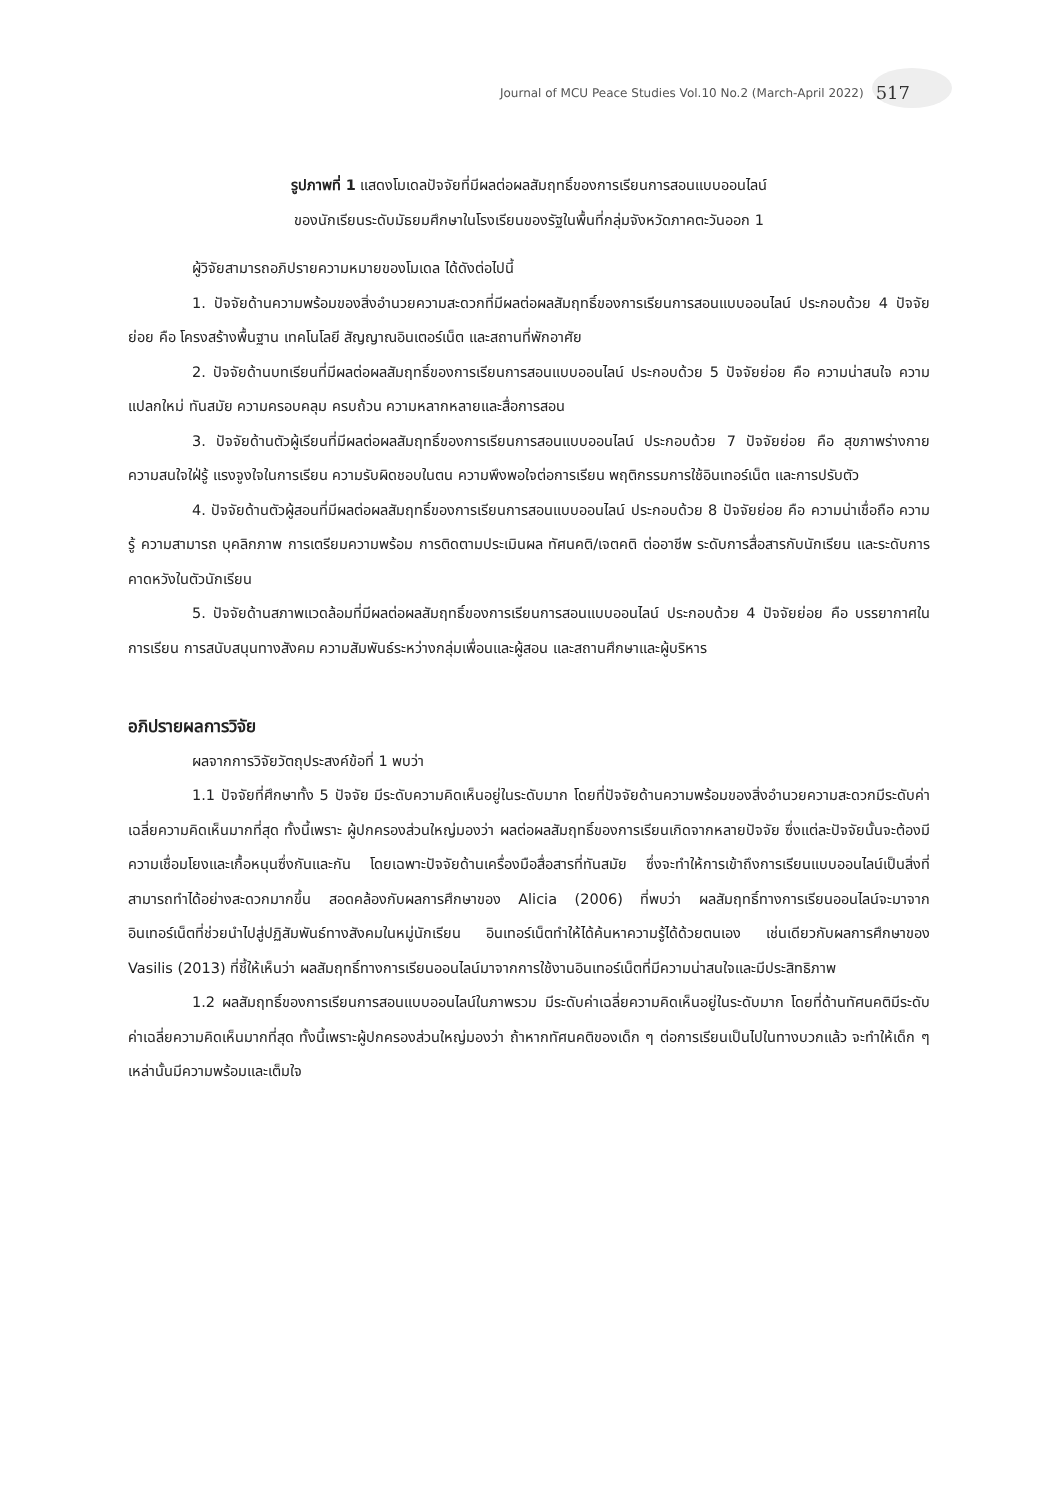Journal of MCU Peace Studies Vol.10 No.2 (March-April 2022) 517
รูปภาพที่ 1 แสดงโมเดลปัจจัยที่มีผลต่อผลสัมฤทธิ์ของการเรียนการสอนแบบออนไลน์
ของนักเรียนระดับมัธยมศึกษาในโรงเรียนของรัฐในพื้นที่กลุ่มจังหวัดภาคตะวันออก 1
ผู้วิจัยสามารถอภิปรายความหมายของโมเดล ได้ดังต่อไปนี้
1. ปัจจัยด้านความพร้อมของสิ่งอำนวยความสะดวกที่มีผลต่อผลสัมฤทธิ์ของการเรียนการสอนแบบออนไลน์ ประกอบด้วย 4 ปัจจัยย่อย คือ โครงสร้างพื้นฐาน เทคโนโลยี สัญญาณอินเตอร์เน็ต และสถานที่พักอาศัย
2. ปัจจัยด้านบทเรียนที่มีผลต่อผลสัมฤทธิ์ของการเรียนการสอนแบบออนไลน์ ประกอบด้วย 5 ปัจจัยย่อย คือ ความน่าสนใจ ความแปลกใหม่ ทันสมัย ความครอบคลุม ครบถ้วน ความหลากหลายและสื่อการสอน
3. ปัจจัยด้านตัวผู้เรียนที่มีผลต่อผลสัมฤทธิ์ของการเรียนการสอนแบบออนไลน์ ประกอบด้วย 7 ปัจจัยย่อย คือ สุขภาพร่างกาย ความสนใจใฝ่รู้ แรงจูงใจในการเรียน ความรับผิดชอบในตน ความพึงพอใจต่อการเรียน พฤติกรรมการใช้อินเทอร์เน็ต และการปรับตัว
4. ปัจจัยด้านตัวผู้สอนที่มีผลต่อผลสัมฤทธิ์ของการเรียนการสอนแบบออนไลน์ ประกอบด้วย 8 ปัจจัยย่อย คือ ความน่าเชื่อถือ ความรู้ ความสามารถ บุคลิกภาพ การเตรียมความพร้อม การติดตามประเมินผล ทัศนคติ/เจตคติ ต่ออาชีพ ระดับการสื่อสารกับนักเรียน และระดับการคาดหวังในตัวนักเรียน
5. ปัจจัยด้านสภาพแวดล้อมที่มีผลต่อผลสัมฤทธิ์ของการเรียนการสอนแบบออนไลน์ ประกอบด้วย 4 ปัจจัยย่อย คือ บรรยากาศในการเรียน การสนับสนุนทางสังคม ความสัมพันธ์ระหว่างกลุ่มเพื่อนและผู้สอน และสถานศึกษาและผู้บริหาร
อภิปรายผลการวิจัย
ผลจากการวิจัยวัตถุประสงค์ข้อที่ 1 พบว่า
1.1 ปัจจัยที่ศึกษาทั้ง 5 ปัจจัย มีระดับความคิดเห็นอยู่ในระดับมาก โดยที่ปัจจัยด้านความพร้อมของสิ่งอำนวยความสะดวกมีระดับค่าเฉลี่ยความคิดเห็นมากที่สุด ทั้งนี้เพราะ ผู้ปกครองส่วนใหญ่มองว่า ผลต่อผลสัมฤทธิ์ของการเรียนเกิดจากหลายปัจจัย ซึ่งแต่ละปัจจัยนั้นจะต้องมีความเชื่อมโยงและเกื้อหนุนซึ่งกันและกัน โดยเฉพาะปัจจัยด้านเครื่องมือสื่อสารที่ทันสมัย ซึ่งจะทำให้การเข้าถึงการเรียนแบบออนไลน์เป็นสิ่งที่สามารถทำได้อย่างสะดวกมากขึ้น สอดคล้องกับผลการศึกษาของ Alicia (2006) ที่พบว่า ผลสัมฤทธิ์ทางการเรียนออนไลน์จะมาจากอินเทอร์เน็ตที่ช่วยนำไปสู่ปฏิสัมพันธ์ทางสังคมในหมู่นักเรียน อินเทอร์เน็ตทำให้ได้ค้นหาความรู้ได้ด้วยตนเอง เช่นเดียวกับผลการศึกษาของ Vasilis (2013) ที่ชี้ให้เห็นว่า ผลสัมฤทธิ์ทางการเรียนออนไลน์มาจากการใช้งานอินเทอร์เน็ตที่มีความน่าสนใจและมีประสิทธิภาพ
1.2 ผลสัมฤทธิ์ของการเรียนการสอนแบบออนไลน์ในภาพรวม มีระดับค่าเฉลี่ยความคิดเห็นอยู่ในระดับมาก โดยที่ด้านทัศนคติมีระดับค่าเฉลี่ยความคิดเห็นมากที่สุด ทั้งนี้เพราะผู้ปกครองส่วนใหญ่มองว่า ถ้าหากทัศนคติของเด็ก ๆ ต่อการเรียนเป็นไปในทางบวกแล้ว จะทำให้เด็ก ๆ เหล่านั้นมีความพร้อมและเต็มใจ